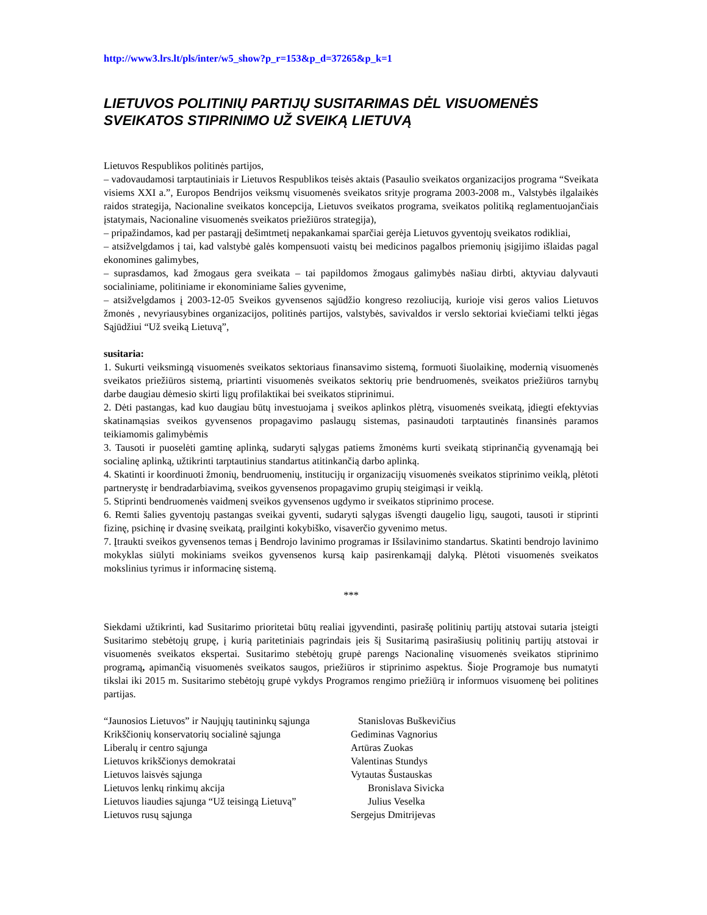http://www3.lrs.lt/pls/inter/w5_show?p_r=153&p_d=37265&p_k=1
LIETUVOS POLITINIŲ PARTIJŲ SUSITARIMAS DĖL VISUOMENĖS SVEIKATOS STIPRINIMO UŽ SVEIKĄ LIETUVĄ
Lietuvos Respublikos politinės partijos,
– vadovaudamosi tarptautiniais ir Lietuvos Respublikos teisės aktais (Pasaulio sveikatos organizacijos programa “Sveikata visiems XXI a.”, Europos Bendrijos veiksmų visuomenės sveikatos srityje programa 2003-2008 m., Valstybės ilgalaikės raidos strategija, Nacionaline sveikatos koncepcija, Lietuvos sveikatos programa, sveikatos politiką reglamentuojančiais įstatymais, Nacionaline visuomenės sveikatos priežiūros strategija),
– pripažindamos, kad per pastarąjį dešimtmetį nepakankamai sparčiai gerėja Lietuvos gyventojų sveikatos rodikliai,
– atsižvelgdamos į tai, kad valstybė galės kompensuoti vaistų bei medicinos pagalbos priemonių įsigijimo išlaidas pagal ekonomines galimybes,
– suprasdamos, kad žmogaus gera sveikata – tai papildomos žmogaus galimybės našiau dirbti, aktyviau dalyvauti socialiniame, politiniame ir ekonominiame šalies gyvenime,
– atsižvelgdamos į 2003-12-05 Sveikos gyvensenos sąjūdžio kongreso rezoliuciją, kurioje visi geros valios Lietuvos žmonės , nevyriausybines organizacijos, politinės partijos, valstybės, savivaldos ir verslo sektoriai kviečiami telkti jėgas Sąjūdžiui “Už sveiką Lietuvą”,
susitaria:
1. Sukurti veiksmingą visuomenės sveikatos sektoriaus finansavimo sistemą, formuoti šiuolaikinę, modernią visuomenės sveikatos priežiūros sistemą, priartinti visuomenės sveikatos sektorių prie bendruomenės, sveikatos priežiūros tarnybų darbe daugiau dėmesio skirti ligų profilaktikai bei sveikatos stiprinimui.
2. Dėti pastangas, kad kuo daugiau būtų investuojama į sveikos aplinkos plėtrą, visuomenės sveikatą, įdiegti efektyvias skatinamąsias sveikos gyvensenos propagavimo paslaugų sistemas, pasinaudoti tarptautinės finansinės paramos teikiamomis galimybėmis
3. Tausoti ir puoselėti gamtinę aplinką, sudaryti sąlygas patiems žmonėms kurti sveikatą stiprinančią gyvenamąją bei socialinę aplinką, užtikrinti tarptautinius standartus atitinkančią darbo aplinką.
4. Skatinti ir koordinuoti žmonių, bendruomenių, institucijų ir organizacijų visuomenės sveikatos stiprinimo veiklą, plėtoti partnerystę ir bendradarbiavimą, sveikos gyvensenos propagavimo grupių steigimąsi ir veiklą.
5. Stiprinti bendruomenės vaidmenį sveikos gyvensenos ugdymo ir sveikatos stiprinimo procese.
6. Remti šalies gyventojų pastangas sveikai gyventi, sudaryti sąlygas išvengti daugelio ligų, saugoti, tausoti ir stiprinti fizinę, psichinę ir dvasinę sveikatą, prailginti kokybiško, visaverčio gyvenimo metus.
7. Įtraukti sveikos gyvensenos temas į Bendrojo lavinimo programas ir Išsilavinimo standartus. Skatinti bendrojo lavinimo mokyklas siūlyti mokiniams sveikos gyvensenos kursą kaip pasirenkamąjį dalyką. Plėtoti visuomenės sveikatos mokslinius tyrimus ir informacinę sistemą.
***
Siekdami užtikrinti, kad Susitarimo prioritetai būtų realiai įgyvendinti, pasirašę politinių partijų atstovai sutaria įsteigti Susitarimo stebėtojų grupę, į kurią paritetiniais pagrindais įeis šį Susitarimą pasirašiusių politinių partijų atstovai ir visuomenės sveikatos ekspertai. Susitarimo stebėtojų grupė parengs Nacionalinę visuomenės sveikatos stiprinimo programą, apimančią visuomenės sveikatos saugos, priežiūros ir stiprinimo aspektus. Šioje Programoje bus numatyti tikslai iki 2015 m. Susitarimo stebėtojų grupė vykdys Programos rengimo priežiūrą ir informuos visuomenę bei politines partijas.
| “Jaunosios Lietuvos” ir Naujųjų tautininkų sąjunga | Stanislovas Buškevičius |
| Krikščionių konservatorių socialinė sąjunga | Gediminas Vagnorius |
| Liberalų ir centro sąjunga | Artūras Zuokas |
| Lietuvos krikščionys demokratai | Valentinas Stundys |
| Lietuvos laisvės sąjunga | Vytautas Šustauskas |
| Lietuvos lenkų rinkimų akcija | Bronislava Sivicka |
| Lietuvos liaudies sąjunga “Už teisingą Lietuvą” | Julius Veselka |
| Lietuvos rusų sąjunga | Sergejus Dmitrijevas |